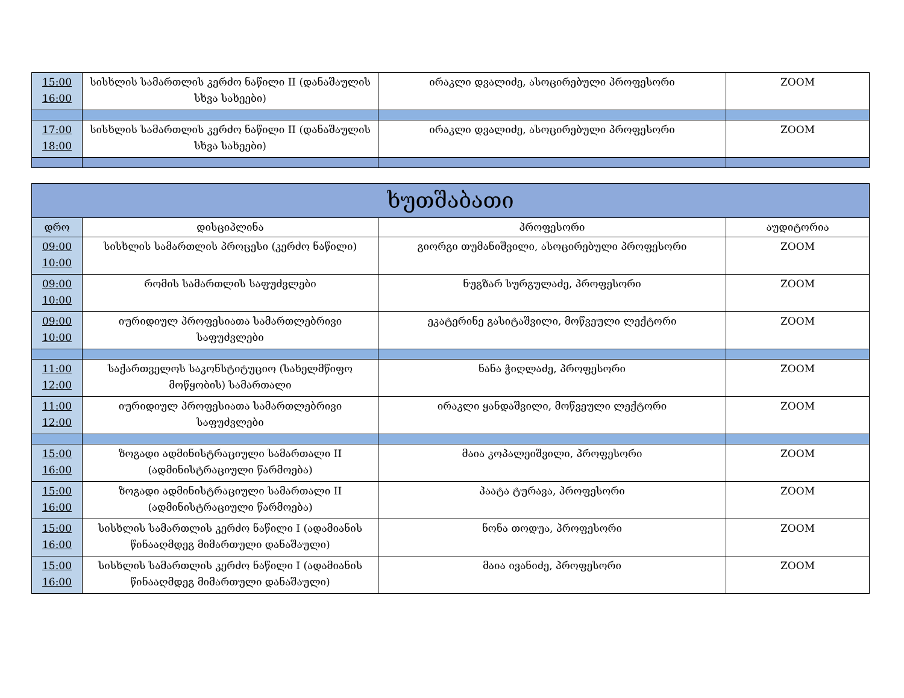| 15:00 16:00 | სისხლის სამართლის კერძო ნაწილი II (დანაშაულის სხვა სახეები) | ირაკლი დვალიძე, ასოცირებული პროფესორი | ZOOM |
| 17:00 18:00 | სისხლის სამართლის კერძო ნაწილი II (დანაშაულის სხვა სახეები) | ირაკლი დვალიძე, ასოცირებული პროფესორი | ZOOM |
| ხუთშაბათი | | | |
| --- | --- | --- | --- |
| დრო | დისციპლინა | პროფესორი | აუდიტორია |
| 09:00 10:00 | სისხლის სამართლის პროცესი (კერძო ნაწილი) | გიორგი თუმანიშვილი, ასოცირებული პროფესორი | ZOOM |
| 09:00 10:00 | რომის სამართლის საფუძვლები | ნუგზარ სურგულაძე, პროფესორი | ZOOM |
| 09:00 10:00 | იურიდიულ პროფესიათა სამართლებრივი საფუძვლები | ეკატერინე გასიტაშვილი, მოწვეული ლექტორი | ZOOM |
| 11:00 12:00 | საქართველოს საკონსტიტუციო (სახელმწიფო მოწყობის) სამართალი | ნანა ჭიღლაძე, პროფესორი | ZOOM |
| 11:00 12:00 | იურიდიულ პროფესიათა სამართლებრივი საფუძვლები | ირაკლი ყანდაშვილი, მოწვეული ლექტორი | ZOOM |
| 15:00 16:00 | ზოგადი ადმინისტრაციული სამართალი II (ადმინისტრაციული წარმოება) | მაია კოპალეიშვილი, პროფესორი | ZOOM |
| 15:00 16:00 | ზოგადი ადმინისტრაციული სამართალი II (ადმინისტრაციული წარმოება) | პაატა ტურავა, პროფესორი | ZOOM |
| 15:00 16:00 | სისხლის სამართლის კერძო ნაწილი I (ადამიანის წინააღმდეგ მიმართული დანაშაული) | ნონა თოდუა, პროფესორი | ZOOM |
| 15:00 16:00 | სისხლის სამართლის კერძო ნაწილი I (ადამიანის წინააღმდეგ მიმართული დანაშაული) | მაია ივანიძე, პროფესორი | ZOOM |